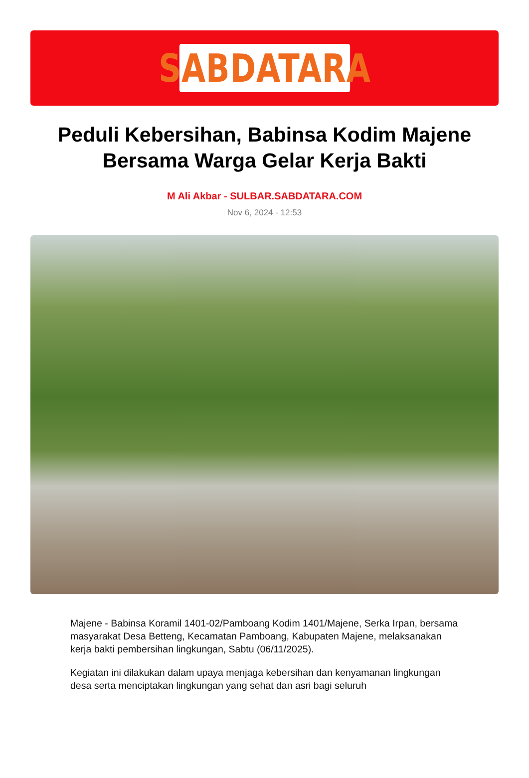SABDATARA
Peduli Kebersihan, Babinsa Kodim Majene Bersama Warga Gelar Kerja Bakti
M Ali Akbar - SULBAR.SABDATARA.COM
Nov 6, 2024 - 12:53
Majene - Babinsa Koramil 1401-02/Pamboang Kodim 1401/Majene, Serka Irpan, bersama masyarakat Desa Betteng, Kecamatan Pamboang, Kabupaten Majene, melaksanakan kerja bakti pembersihan lingkungan, Sabtu (06/11/2025).
Kegiatan ini dilakukan dalam upaya menjaga kebersihan dan kenyamanan lingkungan desa serta menciptakan lingkungan yang sehat dan asri bagi seluruh